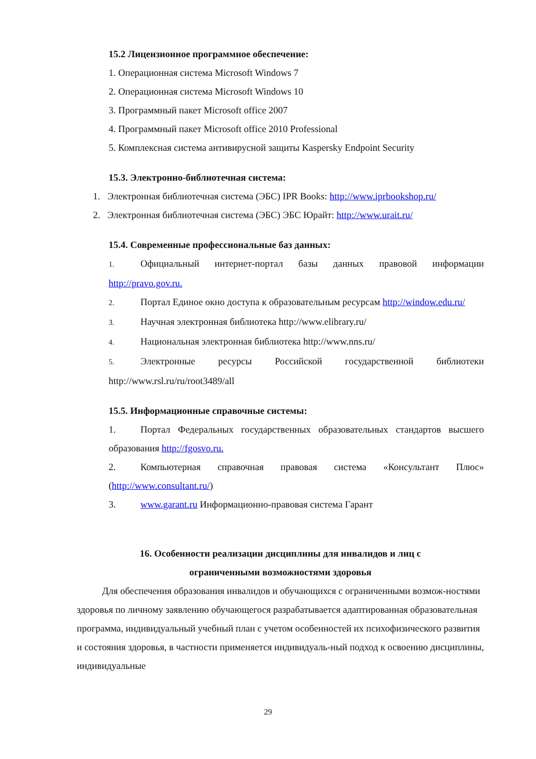15.2 Лицензионное программное обеспечение:
1. Операционная система Microsoft Windows 7
2. Операционная система Microsoft Windows 10
3. Программный пакет Microsoft office 2007
4. Программный пакет Microsoft office 2010 Professional
5. Комплексная система антивирусной защиты Kaspersky Endpoint Security
15.3. Электронно-библиотечная система:
1. Электронная библиотечная система (ЭБС) IPR Books: http://www.iprbookshop.ru/
2. Электронная библиотечная система (ЭБС) ЭБС Юрайт: http://www.urait.ru/
15.4. Современные профессиональные баз данных:
1. Официальный интернет-портал базы данных правовой информации http://pravo.gov.ru.
2. Портал Единое окно доступа к образовательным ресурсам http://window.edu.ru/
3. Научная электронная библиотека http://www.elibrary.ru/
4. Национальная электронная библиотека http://www.nns.ru/
5. Электронные ресурсы Российской государственной библиотеки http://www.rsl.ru/ru/root3489/all
15.5. Информационные справочные системы:
1. Портал Федеральных государственных образовательных стандартов высшего образования http://fgosvo.ru.
2. Компьютерная справочная правовая система «Консультант Плюс» (http://www.consultant.ru/)
3. www.garant.ru Информационно-правовая система Гарант
16. Особенности реализации дисциплины для инвалидов и лиц с
ограниченными возможностями здоровья
Для обеспечения образования инвалидов и обучающихся с ограниченными возмож-ностями здоровья по личному заявлению обучающегося разрабатывается адаптированная образовательная программа, индивидуальный учебный план с учетом особенностей их психофизического развития и состояния здоровья, в частности применяется индивидуаль-ный подход к освоению дисциплины, индивидуальные
29